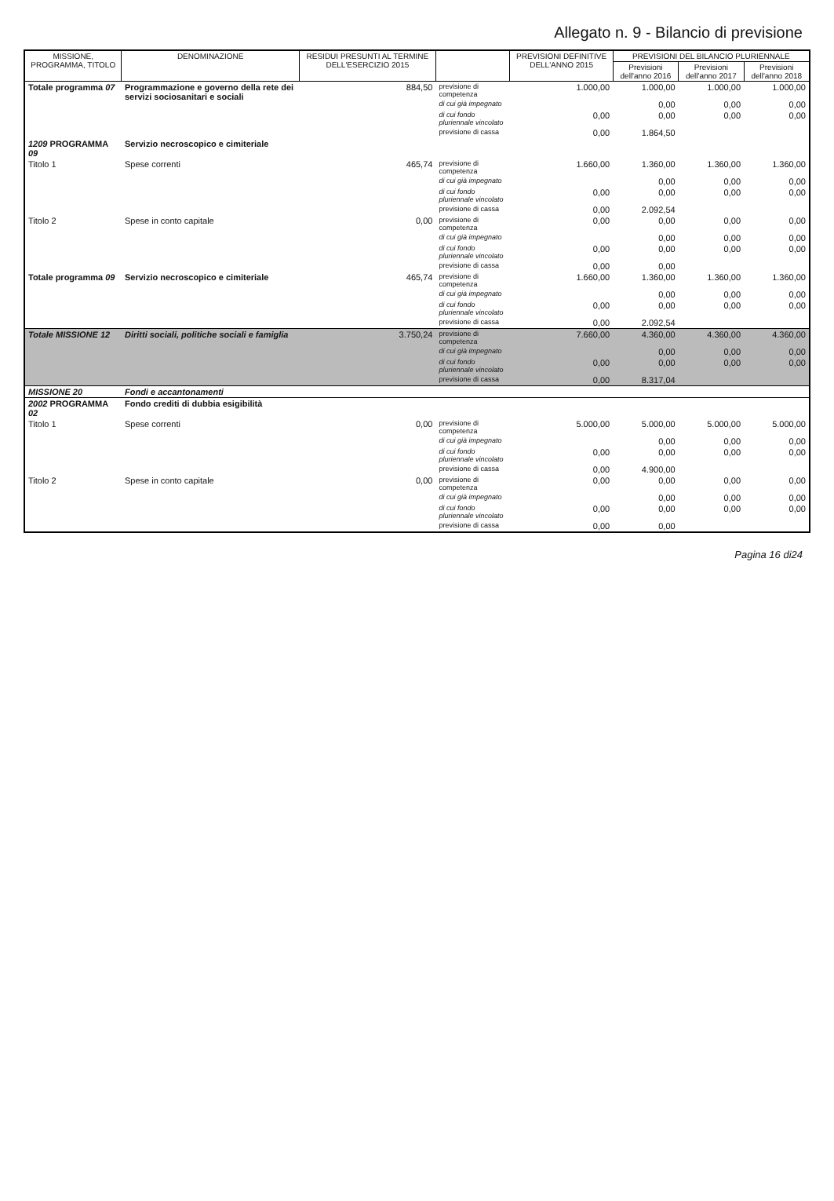Allegato n. 9 - Bilancio di previsione
| MISSIONE, PROGRAMMA, TITOLO | DENOMINAZIONE | RESIDUI PRESUNTI AL TERMINE DELL'ESERCIZIO 2015 | | PREVISIONI DEFINITIVE DELL'ANNO 2015 | PREVISIONI DEL BILANCIO PLURIENNALE | | |
| --- | --- | --- | --- | --- | --- | --- | --- |
| | | | | | Previsioni dell'anno 2016 | Previsioni dell'anno 2017 | Previsioni dell'anno 2018 |
| Totale programma 07 | Programmazione e governo della rete dei servizi sociosanitari e sociali | 884,50 | previsione di competenza | 1.000,00 | 1.000,00 | 1.000,00 | 1.000,00 |
| | | | di cui già impegnato | | 0,00 | 0,00 | 0,00 |
| | | | di cui fondo pluriennale vincolato | 0,00 | 0,00 | 0,00 | 0,00 |
| | | | previsione di cassa | 0,00 | 1.864,50 | | |
| 1209 PROGRAMMA 09 | Servizio necroscopico e cimiteriale | | | | | | |
| Titolo 1 | Spese correnti | 465,74 | previsione di competenza | 1.660,00 | 1.360,00 | 1.360,00 | 1.360,00 |
| | | | di cui già impegnato | | 0,00 | 0,00 | 0,00 |
| | | | di cui fondo pluriennale vincolato | 0,00 | 0,00 | 0,00 | 0,00 |
| | | | previsione di cassa | 0,00 | 2.092,54 | | |
| Titolo 2 | Spese in conto capitale | 0,00 | previsione di competenza | 0,00 | 0,00 | 0,00 | 0,00 |
| | | | di cui già impegnato | | 0,00 | 0,00 | 0,00 |
| | | | di cui fondo pluriennale vincolato | 0,00 | 0,00 | 0,00 | 0,00 |
| | | | previsione di cassa | 0,00 | 0,00 | | |
| Totale programma 09 | Servizio necroscopico e cimiteriale | 465,74 | previsione di competenza | 1.660,00 | 1.360,00 | 1.360,00 | 1.360,00 |
| | | | di cui già impegnato | | 0,00 | 0,00 | 0,00 |
| | | | di cui fondo pluriennale vincolato | 0,00 | 0,00 | 0,00 | 0,00 |
| | | | previsione di cassa | 0,00 | 2.092,54 | | |
| Totale MISSIONE 12 | Diritti sociali, politiche sociali e famiglia | 3.750,24 | previsione di competenza | 7.660,00 | 4.360,00 | 4.360,00 | 4.360,00 |
| | | | di cui già impegnato | | 0,00 | 0,00 | 0,00 |
| | | | di cui fondo pluriennale vincolato | 0,00 | 0,00 | 0,00 | 0,00 |
| | | | previsione di cassa | 0,00 | 8.317,04 | | |
| MISSIONE 20 | Fondi e accantonamenti | | | | | | |
| 2002 PROGRAMMA 02 | Fondo crediti di dubbia esigibilità | | | | | | |
| Titolo 1 | Spese correnti | 0,00 | previsione di competenza | 5.000,00 | 5.000,00 | 5.000,00 | 5.000,00 |
| | | | di cui già impegnato | | 0,00 | 0,00 | 0,00 |
| | | | di cui fondo pluriennale vincolato | 0,00 | 0,00 | 0,00 | 0,00 |
| | | | previsione di cassa | 0,00 | 4.900,00 | | |
| Titolo 2 | Spese in conto capitale | 0,00 | previsione di competenza | 0,00 | 0,00 | 0,00 | 0,00 |
| | | | di cui già impegnato | | 0,00 | 0,00 | 0,00 |
| | | | di cui fondo pluriennale vincolato | 0,00 | 0,00 | 0,00 | 0,00 |
| | | | previsione di cassa | 0,00 | 0,00 | | |
Pagina 16 di24